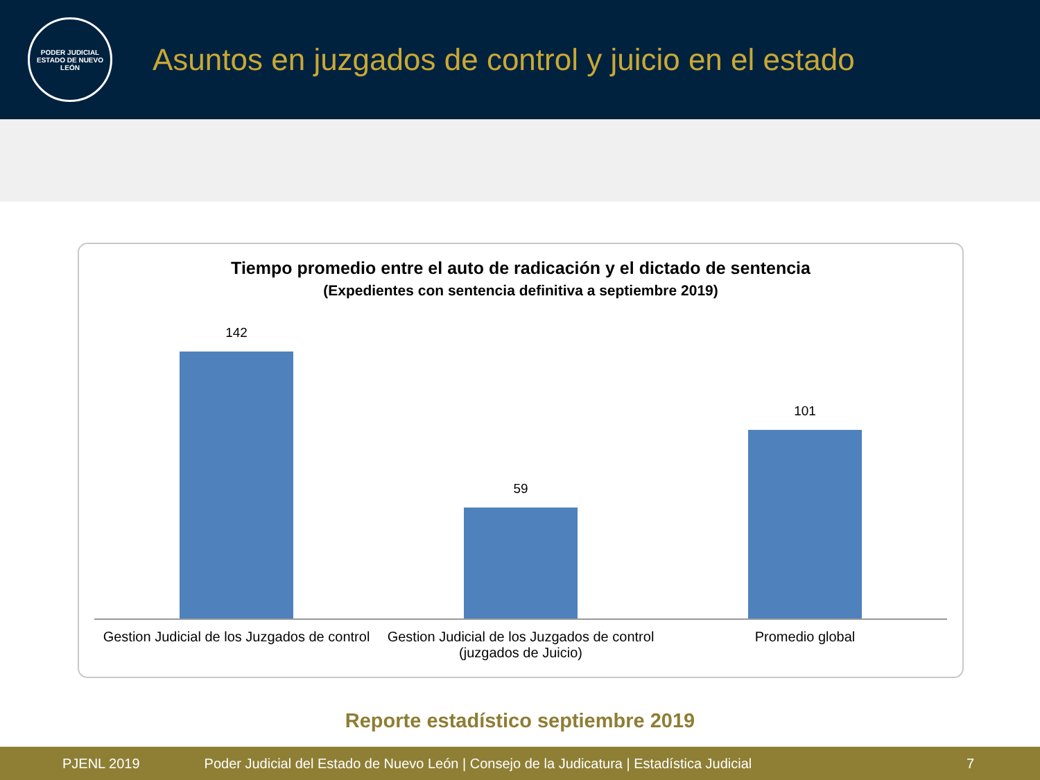PODER JUDICIAL
ESTADO DE NUEVO LEÓN
Asuntos en juzgados de control y juicio en el estado
Tiempo promedio entre el auto de radicación y el dictado de sentencia
(Expedientes con sentencia definitiva a septiembre 2019)
142
59
101
Gestion Judicial de los Juzgados de control
Gestion Judicial de los Juzgados de control (juzgados de Juicio)
Promedio global
Reporte estadístico septiembre 2019
PJENL 2019 Poder Judicial del Estado de Nuevo León | Consejo de la Judicatura | Estadística Judicial 7